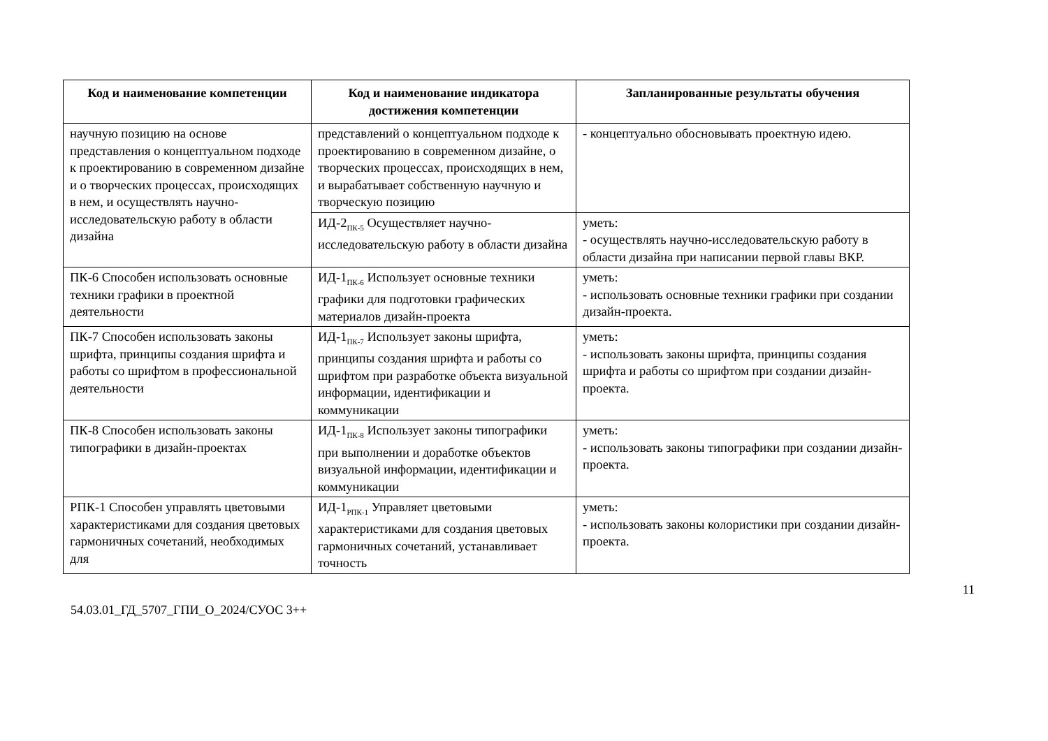| Код и наименование компетенции | Код и наименование индикатора достижения компетенции | Запланированные результаты обучения |
| --- | --- | --- |
| научную позицию на основе представления о концептуальном подходе к проектированию в современном дизайне и о творческих процессах, происходящих в нем, и осуществлять научно-исследовательскую работу в области дизайна | представлений о концептуальном подходе к проектированию в современном дизайне, о творческих процессах, происходящих в нем, и вырабатывает собственную научную и творческую позицию | - концептуально обосновывать проектную идею. |
| | ИД-2<sub>ПК-5</sub> Осуществляет научно-исследовательскую работу в области дизайна | уметь: - осуществлять научно-исследовательскую работу в области дизайна при написании первой главы ВКР. |
| ПК-6 Способен использовать основные техники графики в проектной деятельности | ИД-1<sub>ПК-6</sub> Использует основные техники графики для подготовки графических материалов дизайн-проекта | уметь: - использовать основные техники графики при создании дизайн-проекта. |
| ПК-7 Способен использовать законы шрифта, принципы создания шрифта и работы со шрифтом в профессиональной деятельности | ИД-1<sub>ПК-7</sub> Использует законы шрифта, принципы создания шрифта и работы со шрифтом при разработке объекта визуальной информации, идентификации и коммуникации | уметь: - использовать законы шрифта, принципы создания шрифта и работы со шрифтом при создании дизайн-проекта. |
| ПК-8 Способен использовать законы типографики в дизайн-проектах | ИД-1<sub>ПК-8</sub> Использует законы типографики при выполнении и доработке объектов визуальной информации, идентификации и коммуникации | уметь: - использовать законы типографики при создании дизайн-проекта. |
| РПК-1 Способен управлять цветовыми характеристиками для создания цветовых гармоничных сочетаний, необходимых для | ИД-1<sub>РПК-1</sub> Управляет цветовыми характеристиками для создания цветовых гармоничных сочетаний, устанавливает точность | уметь: - использовать законы колористики при создании дизайн-проекта. |
11
54.03.01_ГД_5707_ГПИ_О_2024/СУОС 3++